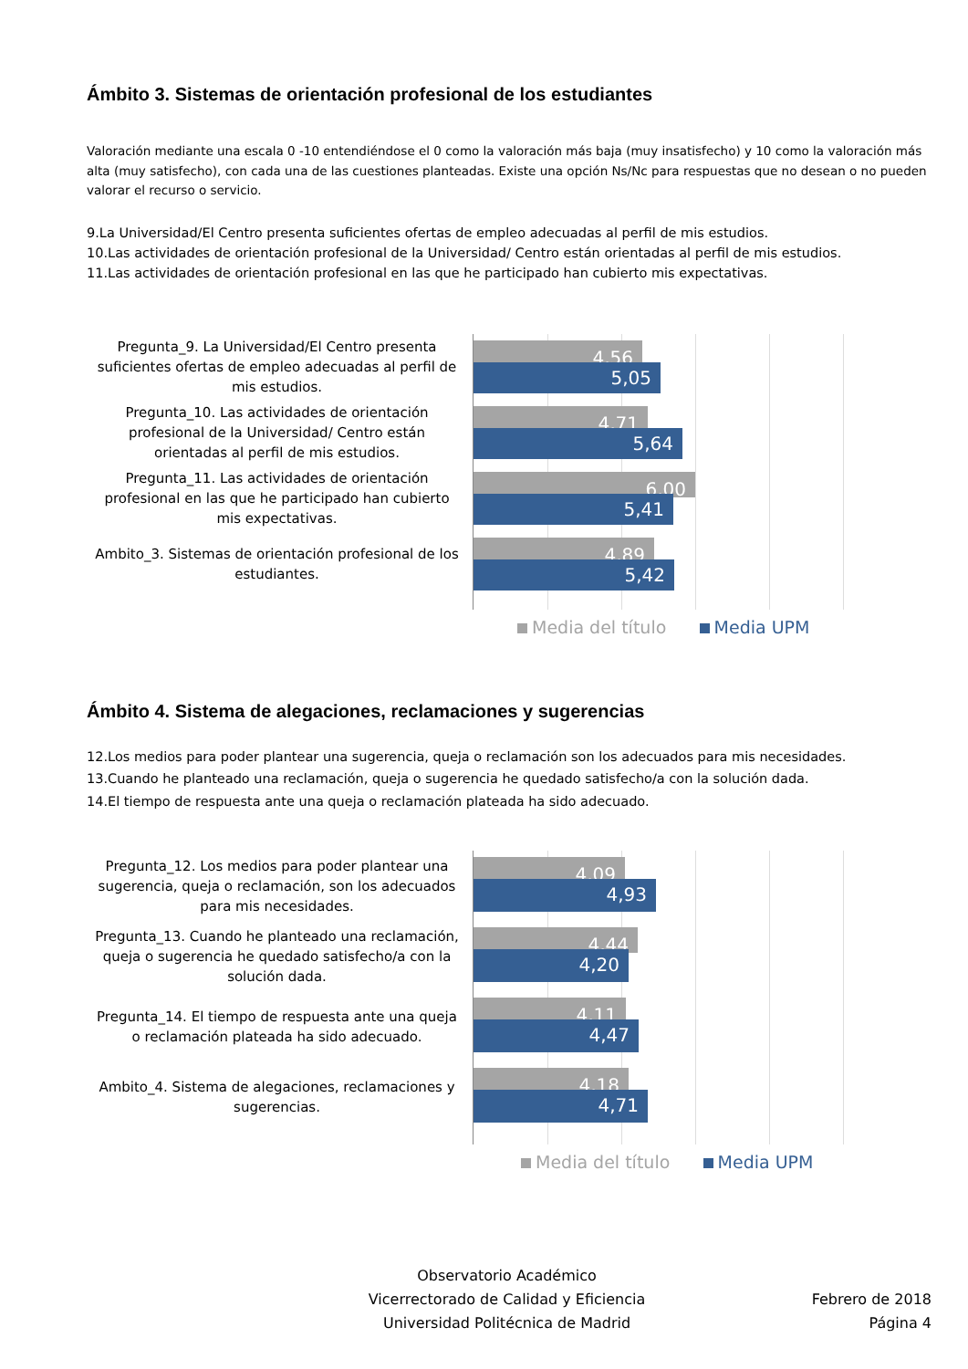Ámbito 3. Sistemas de orientación profesional de los estudiantes
Valoración mediante una escala 0 -10 entendiéndose el 0 como la valoración más baja (muy insatisfecho) y 10 como la valoración más alta (muy satisfecho), con cada una de las cuestiones planteadas. Existe una opción Ns/Nc para respuestas que no desean o no pueden valorar el recurso o servicio.
9.La Universidad/El Centro presenta suficientes ofertas de empleo adecuadas al perfil de mis estudios.
10.Las actividades de orientación profesional de la Universidad/ Centro están orientadas al perfil de mis estudios.
11.Las actividades de orientación profesional en las que he participado han cubierto mis expectativas.
Pregunta_9. La Universidad/El Centro presenta suficientes ofertas de empleo adecuadas al perfil de mis estudios.
Pregunta_10. Las actividades de orientación profesional de la Universidad/ Centro están orientadas al perfil de mis estudios.
Pregunta_11. Las actividades de orientación profesional en las que he participado han cubierto mis expectativas.
Ambito_3. Sistemas de orientación profesional de los estudiantes.
4,56
5,05
4,71
5,64
6,00
5,41
4,89
5,42
Media del título Media UPM
Ámbito 4. Sistema de alegaciones, reclamaciones y sugerencias
12.Los medios para poder plantear una sugerencia, queja o reclamación son los adecuados para mis necesidades.
13.Cuando he planteado una reclamación, queja o sugerencia he quedado satisfecho/a con la solución dada.
14.El tiempo de respuesta ante una queja o reclamación plateada ha sido adecuado.
Pregunta_12. Los medios para poder plantear una sugerencia, queja o reclamación, son los adecuados para mis necesidades.
Pregunta_13. Cuando he planteado una reclamación, queja o sugerencia he quedado satisfecho/a con la solución dada.
Pregunta_14. El tiempo de respuesta ante una queja o reclamación plateada ha sido adecuado.
Ambito_4. Sistema de alegaciones, reclamaciones y sugerencias.
4,09
4,93
4,44
4,20
4,11
4,47
4,18
4,71
Media del título Media UPM
Observatorio Académico
Vicerrectorado de Calidad y Eficiencia
Universidad Politécnica de Madrid
Febrero de 2018
Página 4